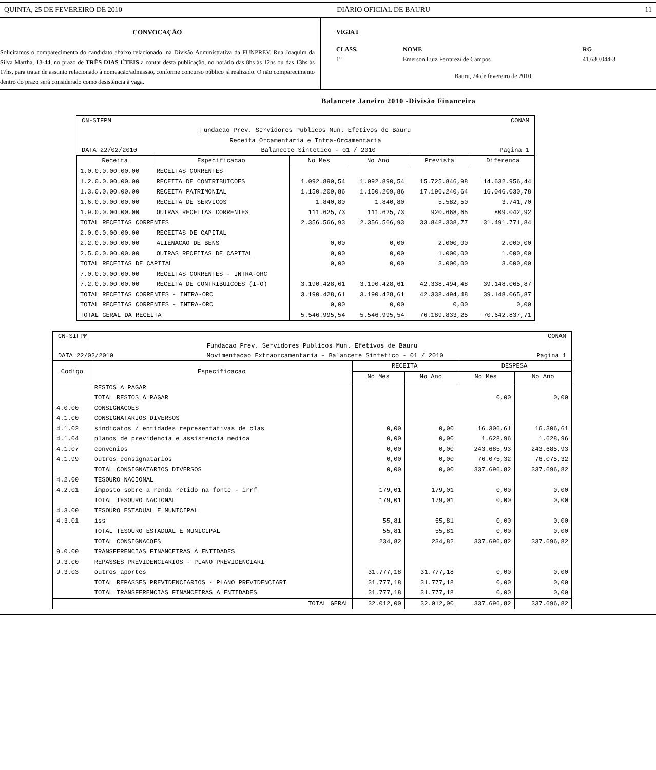QUINTA, 25 DE FEVEREIRO DE 2010 DIÁRIO OFICIAL DE BAURU 11
CONVOCAÇÃO
Solicitamos o comparecimento do candidato abaixo relacionado, na Divisão Administrativa da FUNPREV, Rua Joaquim da Silva Martha, 13-44, no prazo de TRÊS DIAS ÚTEIS a contar desta publicação, no horário das 8hs às 12hs ou das 13hs às 17hs, para tratar de assunto relacionado à nomeação/admissão, conforme concurso público já realizado. O não comparecimento dentro do prazo será considerado como desistência à vaga.
VIGIA I
CLASS. NOME RG
1° Emerson Luiz Ferrarezi de Campos 41.630.044-3
Bauru, 24 de fevereiro de 2010.
Balancete Janeiro 2010 -Divisão Financeira
CN-SIFPM CONAM
Fundacao Prev. Servidores Publicos Mun. Efetivos de Bauru
Receita Orcamentaria e Intra-Orcamentaria
DATA 22/02/2010 Balancete Sintetico - 01 / 2010 Pagina 1
| Receita | Especificacao | No Mes | No Ano | Prevista | Diferenca |
| --- | --- | --- | --- | --- | --- |
| 1.0.0.0.00.00.00 | RECEITAS CORRENTES | | | | |
| 1.2.0.0.00.00.00 | RECEITA DE CONTRIBUICOES | 1.092.890,54 | 1.092.890,54 | 15.725.846,98 | 14.632.956,44 |
| 1.3.0.0.00.00.00 | RECEITA PATRIMONIAL | 1.150.209,86 | 1.150.209,86 | 17.196.240,64 | 16.046.030,78 |
| 1.6.0.0.00.00.00 | RECEITA DE SERVICOS | 1.840,80 | 1.840,80 | 5.582,50 | 3.741,70 |
| 1.9.0.0.00.00.00 | OUTRAS RECEITAS CORRENTES | 111.625,73 | 111.625,73 | 920.668,65 | 809.042,92 |
| TOTAL RECEITAS CORRENTES | | 2.356.566,93 | 2.356.566,93 | 33.848.338,77 | 31.491.771,84 |
| 2.0.0.0.00.00.00 | RECEITAS DE CAPITAL | | | | |
| 2.2.0.0.00.00.00 | ALIENACAO DE BENS | 0,00 | 0,00 | 2.000,00 | 2.000,00 |
| 2.5.0.0.00.00.00 | OUTRAS RECEITAS DE CAPITAL | 0,00 | 0,00 | 1.000,00 | 1.000,00 |
| TOTAL RECEITAS DE CAPITAL | | 0,00 | 0,00 | 3.000,00 | 3.000,00 |
| 7.0.0.0.00.00.00 | RECEITAS CORRENTES - INTRA-ORC | | | | |
| 7.2.0.0.00.00.00 | RECEITA DE CONTRIBUICOES (I-O) | 3.190.428,61 | 3.190.428,61 | 42.338.494,48 | 39.148.065,87 |
| TOTAL RECEITAS CORRENTES - INTRA-ORC | | 3.190.428,61 | 3.190.428,61 | 42.338.494,48 | 39.148.065,87 |
| TOTAL RECEITAS CORRENTES - INTRA-ORC | | 0,00 | 0,00 | 0,00 | 0,00 |
| TOTAL GERAL DA RECEITA | | 5.546.995,54 | 5.546.995,54 | 76.189.833,25 | 70.642.837,71 |
CN-SIFPM CONAM
Fundacao Prev. Servidores Publicos Mun. Efetivos de Bauru
DATA 22/02/2010 Movimentacao Extraorcamentaria - Balancete Sintetico - 01 / 2010 Pagina 1
| Codigo | Especificacao | RECEITA | | DESPESA | |
| --- | --- | --- | --- | --- | --- |
| | | No Mes | No Ano | No Mes | No Ano |
| | RESTOS A PAGAR | | | | |
| | TOTAL RESTOS A PAGAR | | | 0,00 | 0,00 |
| 4.0.00 | CONSIGNACOES | | | | |
| 4.1.00 | CONSIGNATARIOS DIVERSOS | | | | |
| 4.1.02 | sindicatos / entidades representativas de clas | 0,00 | 0,00 | 16.306,61 | 16.306,61 |
| 4.1.04 | planos de previdencia e assistencia medica | 0,00 | 0,00 | 1.628,96 | 1.628,96 |
| 4.1.07 | convenios | 0,00 | 0,00 | 243.685,93 | 243.685,93 |
| 4.1.99 | outros consignatarios | 0,00 | 0,00 | 76.075,32 | 76.075,32 |
| | TOTAL CONSIGNATARIOS DIVERSOS | 0,00 | 0,00 | 337.696,82 | 337.696,82 |
| 4.2.00 | TESOURO NACIONAL | | | | |
| 4.2.01 | imposto sobre a renda retido na fonte - irrf | 179,01 | 179,01 | 0,00 | 0,00 |
| | TOTAL TESOURO NACIONAL | 179,01 | 179,01 | 0,00 | 0,00 |
| 4.3.00 | TESOURO ESTADUAL E MUNICIPAL | | | | |
| 4.3.01 | iss | 55,81 | 55,81 | 0,00 | 0,00 |
| | TOTAL TESOURO ESTADUAL E MUNICIPAL | 55,81 | 55,81 | 0,00 | 0,00 |
| | TOTAL CONSIGNACOES | 234,82 | 234,82 | 337.696,82 | 337.696,82 |
| 9.0.00 | TRANSFERENCIAS FINANCEIRAS A ENTIDADES | | | | |
| 9.3.00 | REPASSES PREVIDENCIARIOS - PLANO PREVIDENCIARI | | | | |
| 9.3.03 | outros aportes | 31.777,18 | 31.777,18 | 0,00 | 0,00 |
| | TOTAL REPASSES PREVIDENCIARIOS - PLANO PREVIDENCIARI | 31.777,18 | 31.777,18 | 0,00 | 0,00 |
| | TOTAL TRANSFERENCIAS FINANCEIRAS A ENTIDADES | 31.777,18 | 31.777,18 | 0,00 | 0,00 |
| TOTAL GERAL | | 32.012,00 | 32.012,00 | 337.696,82 | 337.696,82 |